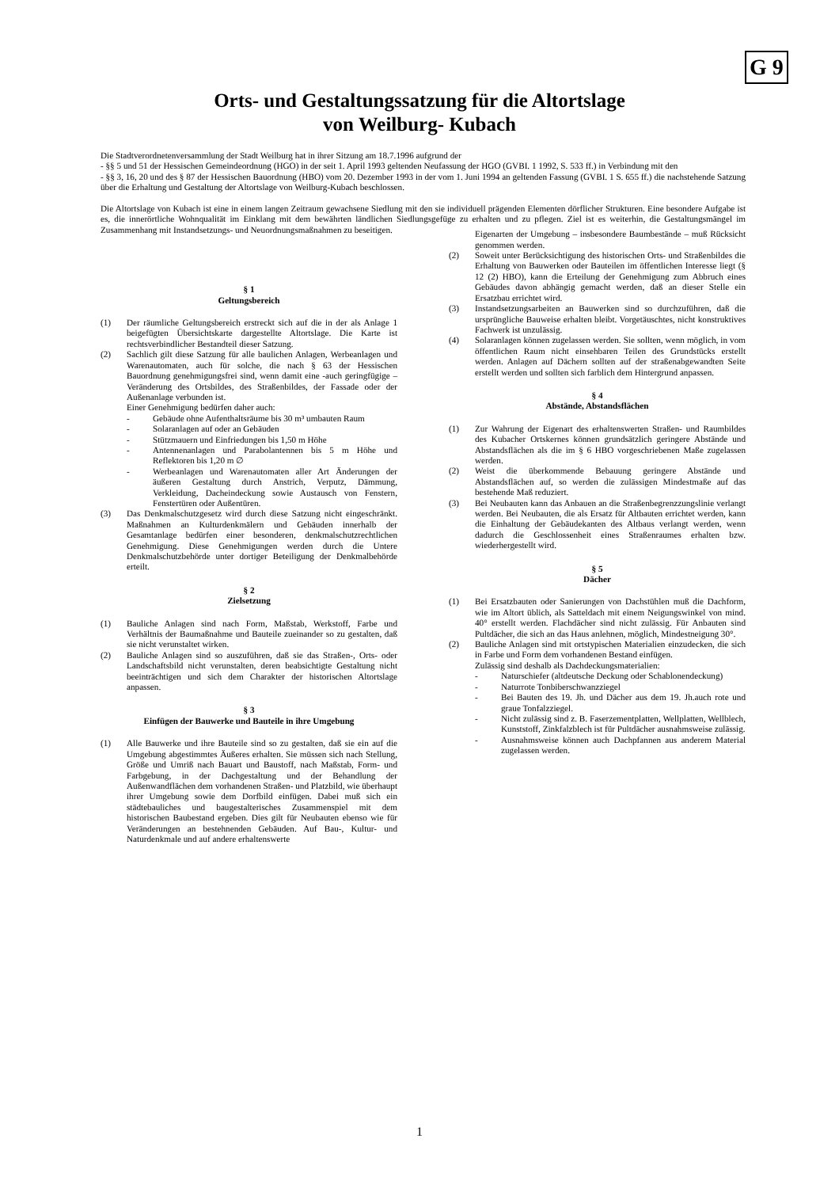G 9
Orts- und Gestaltungssatzung für die Altortslage
von Weilburg- Kubach
Die Stadtverordnetenversammlung der Stadt Weilburg hat in ihrer Sitzung am 18.7.1996 aufgrund der
- §§ 5 und 51 der Hessischen Gemeindeordnung (HGO) in der seit 1. April 1993 geltenden Neufassung der HGO (GVBI. 1 1992, S. 533 ff.) in Verbindung mit den
- §§ 3, 16, 20 und des § 87 der Hessischen Bauordnung (HBO) vom 20. Dezember 1993 in der vom 1. Juni 1994 an geltenden Fassung (GVBI. 1 S. 655 ff.) die nachstehende Satzung über die Erhaltung und Gestaltung der Altortslage von Weilburg-Kubach beschlossen.
Die Altortslage von Kubach ist eine in einem langen Zeitraum gewachsene Siedlung mit den sie individuell prägenden Elementen dörflicher Strukturen. Eine besondere Aufgabe ist es, die innerörtliche Wohnqualität im Einklang mit dem bewährten ländlichen Siedlungsgefüge zu erhalten und zu pflegen. Ziel ist es weiterhin, die Gestaltungsmängel im Zusammenhang mit Instandsetzungs- und Neuordnungsmaßnahmen zu beseitigen.
§ 1
Geltungsbereich
(1) Der räumliche Geltungsbereich erstreckt sich auf die in der als Anlage 1 beigefügten Übersichtskarte dargestellte Altortslage. Die Karte ist rechtsverbindlicher Bestandteil dieser Satzung.
(2) Sachlich gilt diese Satzung für alle baulichen Anlagen, Werbeanlagen und Warenautomaten, auch für solche, die nach § 63 der Hessischen Bauordnung genehmigungsfrei sind, wenn damit eine -auch geringfügige – Veränderung des Ortsbildes, des Straßenbildes, der Fassade oder der Außenanlage verbunden ist.
Einer Genehmigung bedürfen daher auch:
- Gebäude ohne Aufenthaltsräume bis 30 m³ umbauten Raum
- Solaranlagen auf oder an Gebäuden
- Stützmauern und Einfriedungen bis 1,50 m Höhe
- Antennenanlagen und Parabolantennen bis 5 m Höhe und Reflektoren bis 1,20 m ∅
- Werbeanlagen und Warenautomaten aller Art Änderungen der äußeren Gestaltung durch Anstrich, Verputz, Dämmung, Verkleidung, Dacheindeckung sowie Austausch von Fenstern, Fenstertüren oder Außentüren.
(3) Das Denkmalschutzgesetz wird durch diese Satzung nicht eingeschränkt. Maßnahmen an Kulturdenkmälern und Gebäuden innerhalb der Gesamtanlage bedürfen einer besonderen, denkmalschutzrechtlichen Genehmigung. Diese Genehmigungen werden durch die Untere Denkmalschutzbehörde unter dortiger Beteiligung der Denkmalbehörde erteilt.
§ 2
Zielsetzung
(1) Bauliche Anlagen sind nach Form, Maßstab, Werkstoff, Farbe und Verhältnis der Baumaßnahme und Bauteile zueinander so zu gestalten, daß sie nicht verunstaltet wirken.
(2) Bauliche Anlagen sind so auszuführen, daß sie das Straßen-, Orts- oder Landschaftsbild nicht verunstalten, deren beabsichtigte Gestaltung nicht beeinträchtigen und sich dem Charakter der historischen Altortslage anpassen.
§ 3
Einfügen der Bauwerke und Bauteile in ihre Umgebung
(1) Alle Bauwerke und ihre Bauteile sind so zu gestalten, daß sie ein auf die Umgebung abgestimmtes Äußeres erhalten. Sie müssen sich nach Stellung, Größe und Umriß nach Bauart und Baustoff, nach Maßstab, Form- und Farbgebung, in der Dachgestaltung und der Behandlung der Außenwandflächen dem vorhandenen Straßen- und Platzbild, wie überhaupt ihrer Umgebung sowie dem Dorfbild einfügen. Dabei muß sich ein städtebauliches und baugestalterisches Zusammenspiel mit dem historischen Baubestand ergeben. Dies gilt für Neubauten ebenso wie für Veränderungen an bestehnenden Gebäuden. Auf Bau-, Kultur- und Naturdenkmale und auf andere erhaltenswerte
Eigenarten der Umgebung – insbesondere Baumbestände – muß Rücksicht genommen werden.
(2) Soweit unter Berücksichtigung des historischen Orts- und Straßenbildes die Erhaltung von Bauwerken oder Bauteilen im öffentlichen Interesse liegt (§ 12 (2) HBO), kann die Erteilung der Genehmigung zum Abbruch eines Gebäudes davon abhängig gemacht werden, daß an dieser Stelle ein Ersatzbau errichtet wird.
(3) Instandsetzungsarbeiten an Bauwerken sind so durchzuführen, daß die ursprüngliche Bauweise erhalten bleibt. Vorgetäuschtes, nicht konstruktives Fachwerk ist unzulässig.
(4) Solaranlagen können zugelassen werden. Sie sollten, wenn möglich, in vom öffentlichen Raum nicht einsehbaren Teilen des Grundstücks erstellt werden. Anlagen auf Dächern sollten auf der straßenabgewandten Seite erstellt werden und sollten sich farblich dem Hintergrund anpassen.
§ 4
Abstände, Abstandsflächen
(1) Zur Wahrung der Eigenart des erhaltenswerten Straßen- und Raumbildes des Kubacher Ortskernes können grundsätzlich geringere Abstände und Abstandsflächen als die im § 6 HBO vorgeschriebenen Maße zugelassen werden.
(2) Weist die überkommende Bebauung geringere Abstände und Abstandsflächen auf, so werden die zulässigen Mindestmaße auf das bestehende Maß reduziert.
(3) Bei Neubauten kann das Anbauen an die Straßenbegrenzzungslinie verlangt werden. Bei Neubauten, die als Ersatz für Altbauten errichtet werden, kann die Einhaltung der Gebäudekanten des Altbaus verlangt werden, wenn dadurch die Geschlossenheit eines Straßenraumes erhalten bzw. wiederhergestellt wird.
§ 5
Dächer
(1) Bei Ersatzbauten oder Sanierungen von Dachstühlen muß die Dachform, wie im Altort üblich, als Satteldach mit einem Neigungswinkel von mind. 40° erstellt werden. Flachdächer sind nicht zulässig. Für Anbauten sind Pultdächer, die sich an das Haus anlehnen, möglich, Mindestneigung 30°.
(2) Bauliche Anlagen sind mit ortstypischen Materialien einzudecken, die sich in Farbe und Form dem vorhandenen Bestand einfügen.
Zulässig sind deshalb als Dachdeckungsmaterialien:
- Naturschiefer (altdeutsche Deckung oder Schablonendeckung)
- Naturrote Tonbiberschwanzziegel
- Bei Bauten des 19. Jh. und Dächer aus dem 19. Jh.auch rote und graue Tonfalzziegel.
- Nicht zulässig sind z. B. Faserzementplatten, Wellplatten, Wellblech, Kunststoff, Zinkfalzblech ist für Pultdächer ausnahmsweise zulässig.
- Ausnahmsweise können auch Dachpfannen aus anderem Material zugelassen werden.
1